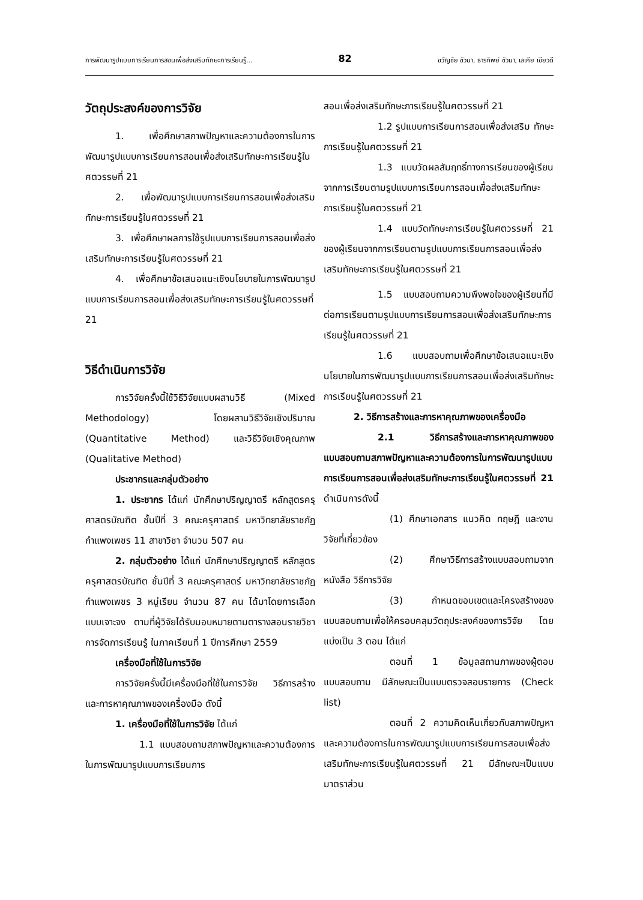การพัฒนารูปแบบการเรียนการสอนเพื่อส่งเสริมทักษะการเรียนรู้... 82 ขวัญชัย ขัวนา, ธารทิพย์ ขัวนา, เลเกีย เขียวดี
วัตถุประสงค์ของการวิจัย
1. เพื่อศึกษาสภาพปัญหาและความต้องการในการพัฒนารูปแบบการเรียนการสอนเพื่อส่งเสริมทักษะการเรียนรู้ในศตวรรษที่ 21
2. เพื่อพัฒนารูปแบบการเรียนการสอนเพื่อส่งเสริมทักษะการเรียนรู้ในศตวรรษที่ 21
3. เพื่อศึกษาผลการใช้รูปแบบการเรียนการสอนเพื่อส่งเสริมทักษะการเรียนรู้ในศตวรรษที่ 21
4. เพื่อศึกษาข้อเสนอแนะเชิงนโยบายในการพัฒนารูปแบบการเรียนการสอนเพื่อส่งเสริมทักษะการเรียนรู้ในศตวรรษที่ 21
วิธีดำเนินการวิจัย
การวิจัยครั้งนี้ใช้วิธีวิจัยแบบผสานวิธี (Mixed Methodology) โดยผสานวิธีวิจัยเชิงปริมาณ (Quantitative Method) และวิธีวิจัยเชิงคุณภาพ (Qualitative Method)
ประชากรและกลุ่มตัวอย่าง
1. ประชากร ได้แก่ นักศึกษาปริญญาตรี หลักสูตรครุศาสตรบัณฑิต ชั้นปีที่ 3 คณะครุศาสตร์ มหาวิทยาลัยราชภัฏกำแพงเพชร 11 สาขาวิชา จำนวน 507 คน
2. กลุ่มตัวอย่าง ได้แก่ นักศึกษาปริญญาตรี หลักสูตรครุศาสตรบัณฑิต ชั้นปีที่ 3 คณะครุศาสตร์ มหาวิทยาลัยราชภัฏกำแพงเพชร 3 หมู่เรียน จำนวน 87 คน ได้มาโดยการเลือกแบบเจาะจง ตามที่ผู้วิจัยได้รับมอบหมายตามตารางสอนรายวิชาการจัดการเรียนรู้ ในภาคเรียนที่ 1 ปีการศึกษา 2559
เครื่องมือที่ใช้ในการวิจัย
การวิจัยครั้งนี้มีเครื่องมือที่ใช้ในการวิจัย วิธีการสร้างและการหาคุณภาพของเครื่องมือ ดังนี้
1. เครื่องมือที่ใช้ในการวิจัย ได้แก่
1.1 แบบสอบถามสภาพปัญหาและความต้องการในการพัฒนารูปแบบการเรียนการ
สอนเพื่อส่งเสริมทักษะการเรียนรู้ในศตวรรษที่ 21
1.2 รูปแบบการเรียนการสอนเพื่อส่งเสริม ทักษะการเรียนรู้ในศตวรรษที่ 21
1.3 แบบวัดผลสัมฤทธิ์ทางการเรียนของผู้เรียนจากการเรียนตามรูปแบบการเรียนการสอนเพื่อส่งเสริมทักษะการเรียนรู้ในศตวรรษที่ 21
1.4 แบบวัดทักษะการเรียนรู้ในศตวรรษที่ 21 ของผู้เรียนจากการเรียนตามรูปแบบการเรียนการสอนเพื่อส่งเสริมทักษะการเรียนรู้ในศตวรรษที่ 21
1.5 แบบสอบถามความพึงพอใจของผู้เรียนที่มีต่อการเรียนตามรูปแบบการเรียนการสอนเพื่อส่งเสริมทักษะการเรียนรู้ในศตวรรษที่ 21
1.6 แบบสอบถามเพื่อศึกษาข้อเสนอแนะเชิงนโยบายในการพัฒนารูปแบบการเรียนการสอนเพื่อส่งเสริมทักษะการเรียนรู้ในศตวรรษที่ 21
2. วิธีการสร้างและการหาคุณภาพของเครื่องมือ
2.1 วิธีการสร้างและการหาคุณภาพของแบบสอบถามสภาพปัญหาและความต้องการในการพัฒนารูปแบบการเรียนการสอนเพื่อส่งเสริมทักษะการเรียนรู้ในศตวรรษที่ 21 ดำเนินการดังนี้
(1) ศึกษาเอกสาร แนวคิด ทฤษฎี และงานวิจัยที่เกี่ยวข้อง
(2) ศึกษาวิธีการสร้างแบบสอบถามจากหนังสือ วิธีการวิจัย
(3) กำหนดขอบเขตและโครงสร้างของแบบสอบถามเพื่อให้ครอบคลุมวัตถุประสงค์ของการวิจัย โดยแบ่งเป็น 3 ตอน ได้แก่
ตอนที่ 1 ข้อมูลสถานภาพของผู้ตอบแบบสอบถาม มีลักษณะเป็นแบบตรวจสอบรายการ (Check list)
ตอนที่ 2 ความคิดเห็นเกี่ยวกับสภาพปัญหาและความต้องการในการพัฒนารูปแบบการเรียนการสอนเพื่อส่งเสริมทักษะการเรียนรู้ในศตวรรษที่ 21 มีลักษณะเป็นแบบมาตราส่วน